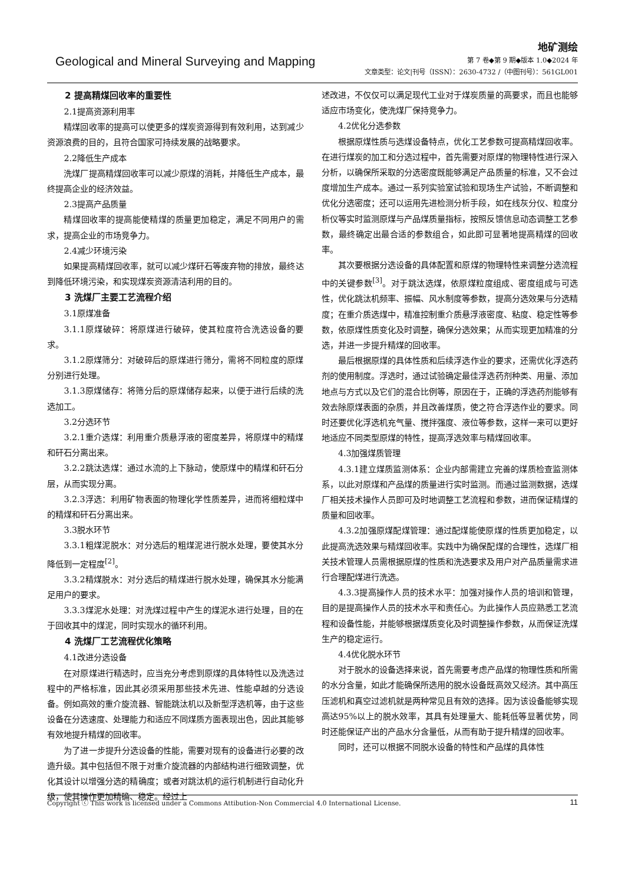Geological and Mineral Surveying and Mapping
地矿测绘
第 7 卷◆第 9 期◆版本 1.0◆2024 年
文章类型：论文|刊号（ISSN）：2630-4732 /（中图刊号）：561GL001
2 提高精煤回收率的重要性
2.1提高资源利用率
精煤回收率的提高可以使更多的煤炭资源得到有效利用，达到减少资源浪费的目的，且符合国家可持续发展的战略要求。
2.2降低生产成本
洗煤厂提高精煤回收率可以减少原煤的消耗，并降低生产成本，最终提高企业的经济效益。
2.3提高产品质量
精煤回收率的提高能使精煤的质量更加稳定，满足不同用户的需求，提高企业的市场竞争力。
2.4减少环境污染
如果提高精煤回收率，就可以减少煤矸石等废弃物的排放，最终达到降低环境污染，和实现煤炭资源清洁利用的目的。
3 洗煤厂主要工艺流程介绍
3.1原煤准备
3.1.1原煤破碎：将原煤进行破碎，使其粒度符合洗选设备的要求。
3.1.2原煤筛分：对破碎后的原煤进行筛分，需将不同粒度的原煤分别进行处理。
3.1.3原煤储存：将筛分后的原煤储存起来，以便于进行后续的洗选加工。
3.2分选环节
3.2.1重介选煤：利用重介质悬浮液的密度差异，将原煤中的精煤和矸石分离出来。
3.2.2跳汰选煤：通过水流的上下脉动，使原煤中的精煤和矸石分层，从而实现分离。
3.2.3浮选：利用矿物表面的物理化学性质差异，进而将细粒煤中的精煤和矸石分离出来。
3.3脱水环节
3.3.1粗煤泥脱水：对分选后的粗煤泥进行脱水处理，要使其水分降低到一定程度<sup>[2]</sup>。
3.3.2精煤脱水：对分选后的精煤进行脱水处理，确保其水分能满足用户的要求。
3.3.3煤泥水处理：对洗煤过程中产生的煤泥水进行处理，目的在于回收其中的煤泥，同时实现水的循环利用。
4 洗煤厂工艺流程优化策略
4.1改进分选设备
在对原煤进行精选时，应当充分考虑到原煤的具体特性以及洗选过程中的严格标准，因此其必须采用那些技术先进、性能卓越的分选设备。例如高效的重介旋流器、智能跳汰机以及新型浮选机等，由于这些设备在分选速度、处理能力和适应不同煤质方面表现出色，因此其能够有效地提升精煤的回收率。
为了进一步提升分选设备的性能，需要对现有的设备进行必要的改造升级。其中包括但不限于对重介旋流器的内部结构进行细致调整，优化其设计以增强分选的精确度；或者对跳汰机的运行机制进行自动化升级，使其操作更加精确、稳定。经过上
述改进，不仅仅可以满足现代工业对于煤炭质量的高要求，而且也能够适应市场变化，使洗煤厂保持竞争力。
4.2优化分选参数
根据原煤性质与选煤设备特点，优化工艺参数可提高精煤回收率。在进行煤炭的加工和分选过程中，首先需要对原煤的物理特性进行深入分析，以确保所采取的分选密度既能够满足产品质量的标准，又不会过度增加生产成本。通过一系列实验室试验和现场生产试验，不断调整和优化分选密度；还可以运用先进检测分析手段，如在线灰分仪、粒度分析仪等实时监测原煤与产品煤质量指标，按照反馈信息动态调整工艺参数，最终确定出最合适的参数组合，如此即可显著地提高精煤的回收率。
其次要根据分选设备的具体配置和原煤的物理特性来调整分选流程中的关键参数<sup>[3]</sup>。对于跳汰选煤，依原煤粒度组成、密度组成与可选性，优化跳汰机频率、振幅、风水制度等参数，提高分选效果与分选精度；在重介质选煤中，精准控制重介质悬浮液密度、粘度、稳定性等参数，依原煤性质变化及时调整，确保分选效果；从而实现更加精准的分选，并进一步提升精煤的回收率。
最后根据原煤的具体性质和后续浮选作业的要求，还需优化浮选药剂的使用制度。浮选时，通过试验确定最佳浮选药剂种类、用量、添加地点与方式以及它们的混合比例等，原因在于，正确的浮选药剂能够有效去除原煤表面的杂质，并且改善煤质，使之符合浮选作业的要求。同时还要优化浮选机充气量、搅拌强度、液位等参数，这样一来可以更好地适应不同类型原煤的特性，提高浮选效率与精煤回收率。
4.3加强煤质管理
4.3.1建立煤质监测体系：企业内部需建立完善的煤质检查监测体系，以此对原煤和产品煤的质量进行实时监测。而通过监测数据，选煤厂相关技术操作人员即可及时地调整工艺流程和参数，进而保证精煤的质量和回收率。
4.3.2加强原煤配煤管理：通过配煤能使原煤的性质更加稳定，以此提高洗选效果与精煤回收率。实践中为确保配煤的合理性，选煤厂相关技术管理人员需根据原煤的性质和洗选要求及用户对产品质量需求进行合理配煤进行洗选。
4.3.3提高操作人员的技术水平：加强对操作人员的培训和管理，目的是提高操作人员的技术水平和责任心。为此操作人员应熟悉工艺流程和设备性能，并能够根据煤质变化及时调整操作参数，从而保证洗煤生产的稳定运行。
4.4优化脱水环节
对于脱水的设备选择来说，首先需要考虑产品煤的物理性质和所需的水分含量，如此才能确保所选用的脱水设备既高效又经济。其中高压压滤机和真空过滤机就是两种常见且有效的选择。因为该设备能够实现高达95%以上的脱水效率，其具有处理量大、能耗低等显著优势，同时还能保证产出的产品水分含量低，从而有助于提升精煤的回收率。
同时，还可以根据不同脱水设备的特性和产品煤的具体性
Copyright ⓒ This work is licensed under a Commons Attibution-Non Commercial 4.0 International License. 11